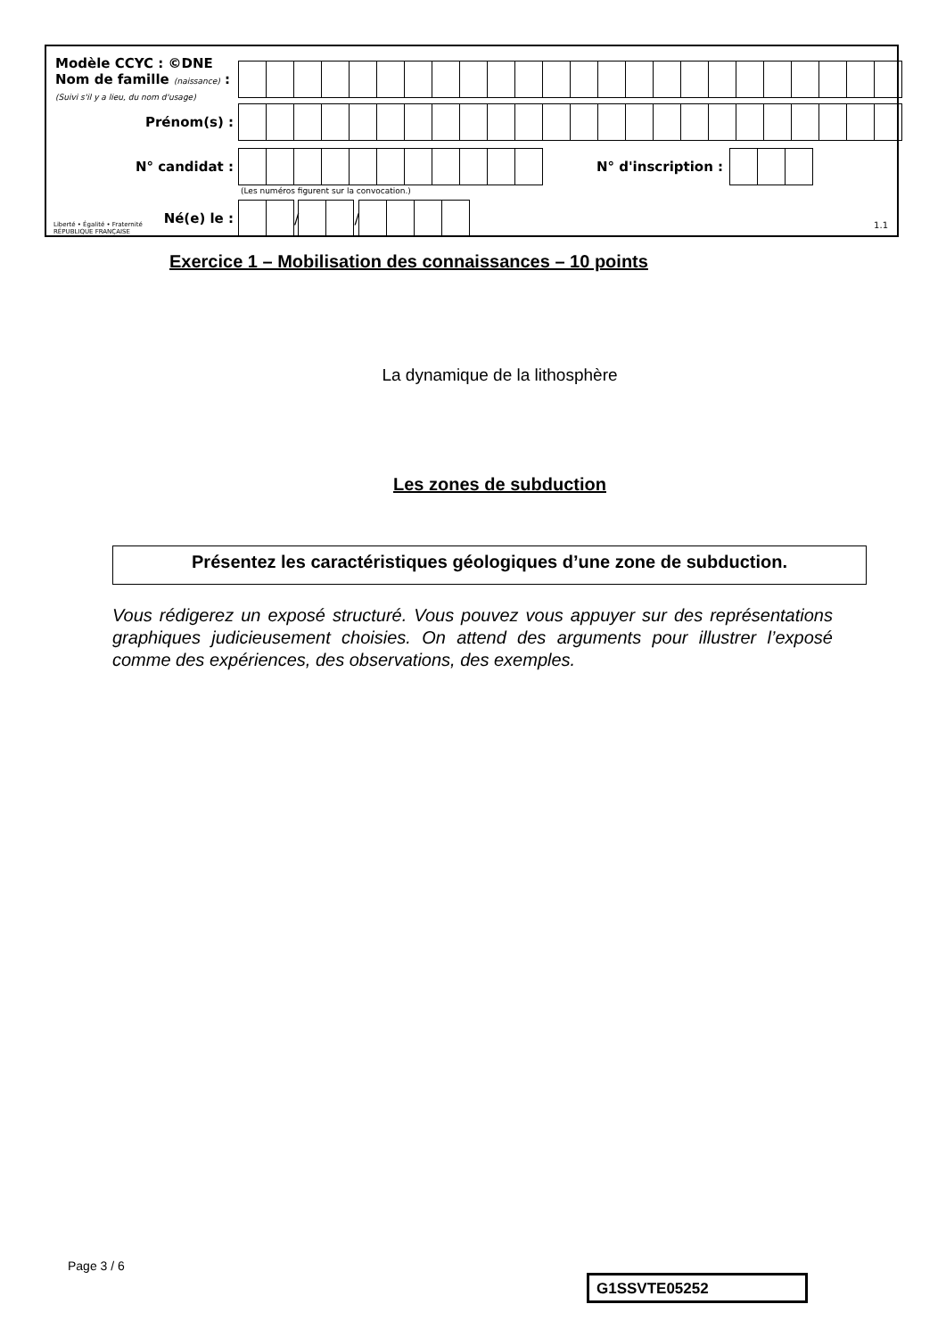Modèle CCYC : ©DNE
Nom de famille (naissance) :
(Suivi s'il y a lieu, du nom d'usage)
Prénom(s) :
N° candidat :
N° d'inscription :
(Les numéros figurent sur la convocation.)
Liberté • Égalité • Fraternité
RÉPUBLIQUE FRANÇAISE
Né(e) le :
/
/
1.1
Exercice 1 – Mobilisation des connaissances – 10 points
La dynamique de la lithosphère
Les zones de subduction
Présentez les caractéristiques géologiques d’une zone de subduction.
Vous rédigerez un exposé structuré. Vous pouvez vous appuyer sur des représentations graphiques judicieusement choisies. On attend des arguments pour illustrer l’exposé comme des expériences, des observations, des exemples.
Page 3 / 6
G1SSVTE05252